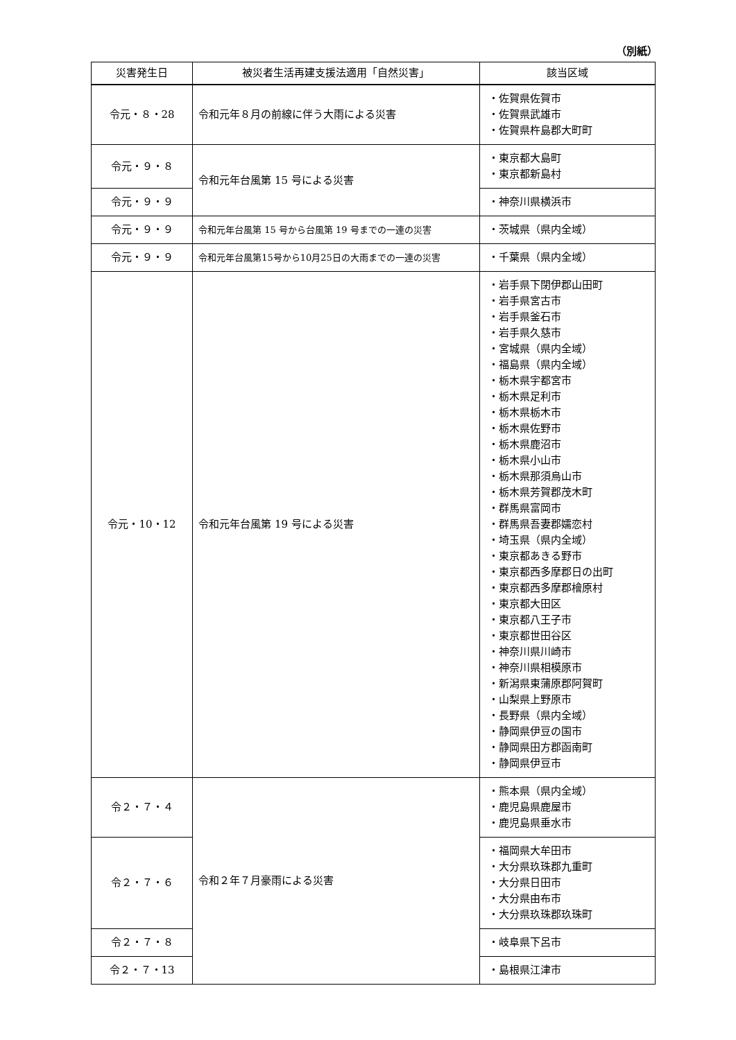（別紙）
| 災害発生日 | 被災者生活再建支援法適用「自然災害」 | 該当区域 |
| --- | --- | --- |
| 令元・８・28 | 令和元年８月の前線に伴う大雨による災害 | ・佐賀県佐賀市 ・佐賀県武雄市 ・佐賀県杵島郡大町町 |
| 令元・９・８ | 令和元年台風第 15 号による災害 | ・東京都大島町 ・東京都新島村 |
| 令元・９・９ | | ・神奈川県横浜市 |
| 令元・９・９ | 令和元年台風第 15 号から台風第 19 号までの一連の災害 | ・茨城県（県内全域） |
| 令元・９・９ | 令和元年台風第15号から10月25日の大雨までの一連の災害 | ・千葉県（県内全域） |
| 令元・10・12 | 令和元年台風第 19 号による災害 | ・岩手県下閉伊郡山田町 ・岩手県宮古市 ・岩手県釜石市 ・岩手県久慈市 ・宮城県（県内全域） ・福島県（県内全域） ・栃木県宇都宮市 ・栃木県足利市 ・栃木県栃木市 ・栃木県佐野市 ・栃木県鹿沼市 ・栃木県小山市 ・栃木県那須烏山市 ・栃木県芳賀郡茂木町 ・群馬県富岡市 ・群馬県吾妻郡嬬恋村 ・埼玉県（県内全域） ・東京都あきる野市 ・東京都西多摩郡日の出町 ・東京都西多摩郡檜原村 ・東京都大田区 ・東京都八王子市 ・東京都世田谷区 ・神奈川県川崎市 ・神奈川県相模原市 ・新潟県東蒲原郡阿賀町 ・山梨県上野原市 ・長野県（県内全域） ・静岡県伊豆の国市 ・静岡県田方郡函南町 ・静岡県伊豆市 |
| 令２・７・４ | 令和２年７月豪雨による災害 | ・熊本県（県内全域） ・鹿児島県鹿屋市 ・鹿児島県垂水市 |
| 令２・７・６ | | ・福岡県大牟田市 ・大分県玖珠郡九重町 ・大分県日田市 ・大分県由布市 ・大分県玖珠郡玖珠町 |
| 令２・７・８ | | ・岐阜県下呂市 |
| 令２・７・13 | | ・島根県江津市 |